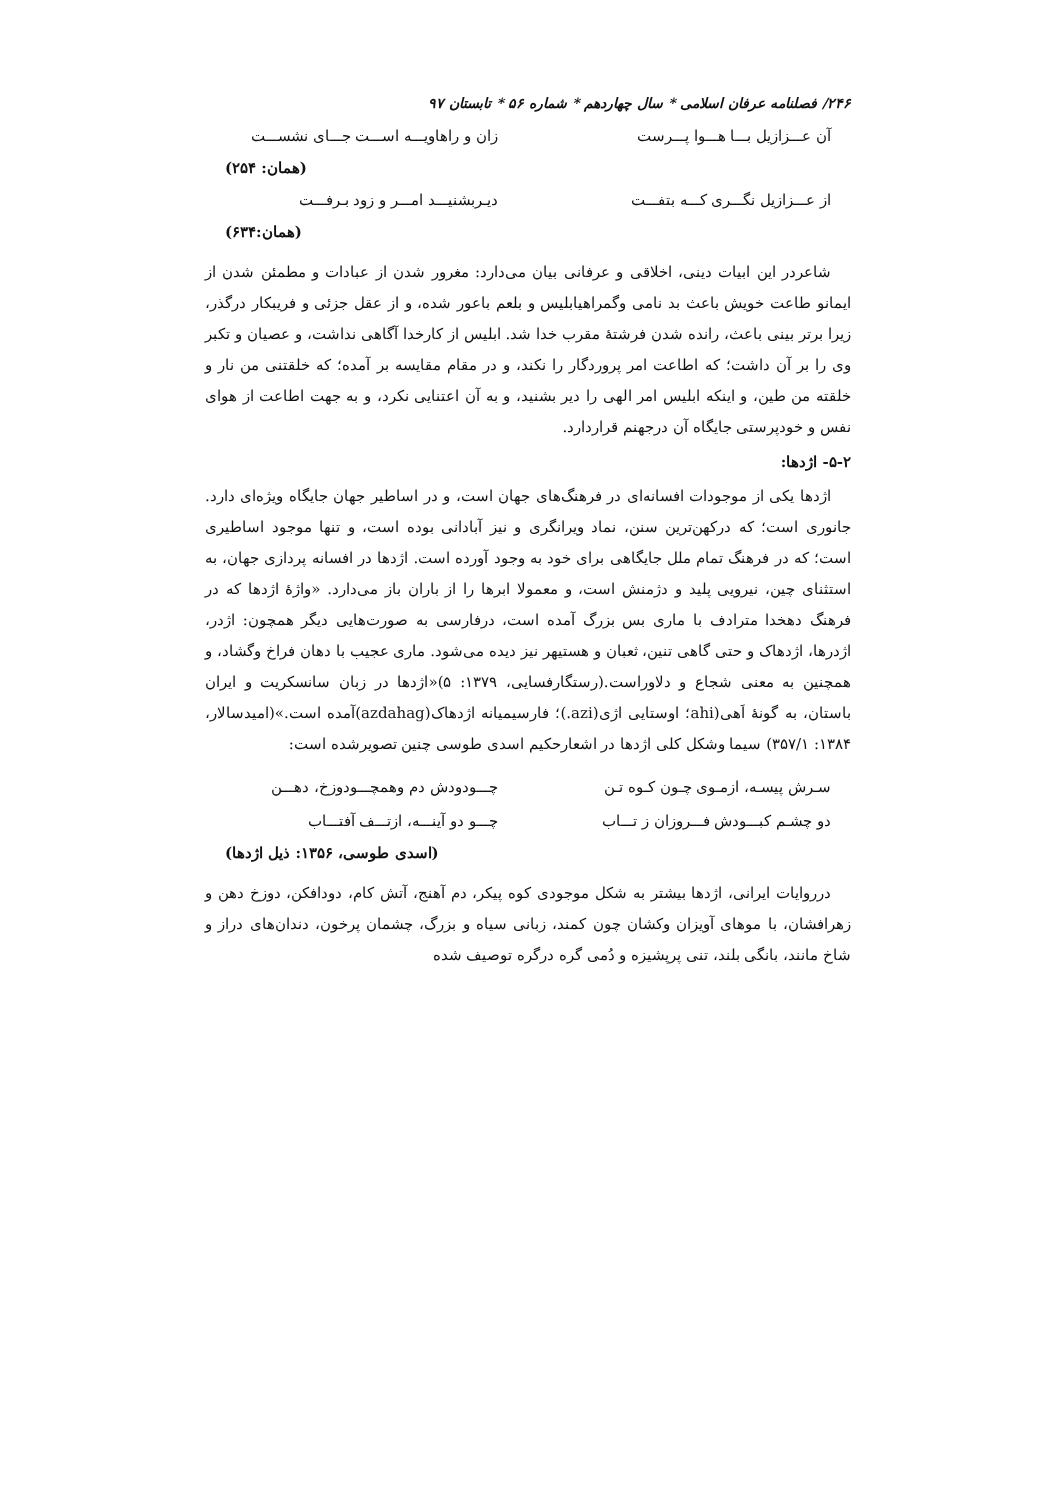۲۴۶/ فصلنامه عرفان اسلامی * سال چهاردهم * شماره ۵۶ * تابستان ۹۷
آن عـــزازیل بـــا هـــوا پـــرست زان و راهاویـــه اســـت جـــای نشســـت
(همان: ۲۵۴)
از عـــزازیل نگـــری کـــه بتفـــت دیـربشنیـــد امـــر و زود بـرفـــت
(همان:۶۳۴)
شاعردر این ابیات دینی، اخلاقی و عرفانی بیان می‌دارد: مغرور شدن از عبادات و مطمئن شدن از ایمانو طاعت خویش باعث بد نامی وگمراهیابلیس و بلعم باعور شده، و از عقل جزئی و فریبکار درگذر، زیرا برتر بینی باعث، رانده شدن فرشتهٔ مقرب خدا شد. ابلیس از کارخدا آگاهی نداشت، و عصیان و تکبر وی را بر آن داشت؛ که اطاعت امر پروردگار را نکند، و در مقام مقایسه بر آمده؛ که خلقتنی من نار و خلقته من طین، و اینکه ابلیس امر الهی را دیر بشنید، و به آن اعتنایی نکرد، و به جهت اطاعت از هوای نفس و خودپرستی جایگاه آن درجهنم قراردارد.
۵-۲- اژدها:
اژدها یکی از موجودات افسانه‌ای در فرهنگ‌های جهان است، و در اساطیر جهان جایگاه ویژه‌ای دارد. جانوری است؛ که درکهن‌ترین سنن، نماد ویرانگری و نیز آبادانی بوده است، و تنها موجود اساطیری است؛ که در فرهنگ تمام ملل جایگاهی برای خود به وجود آورده است. اژدها در افسانه پردازی جهان، به استثنای چین، نیرویی پلید و دژمنش است، و معمولا ابرها را از باران باز می‌دارد. «واژهٔ اژدها که در فرهنگ دهخدا مترادف با ماری بس بزرگ آمده است، درفارسی به صورت‌هایی دیگر همچون: اژدر، اژدرها، اژدهاک و حتی گاهی تنین، ثعبان و هستیهر نیز دیده می‌شود. ماری عجیب با دهان فراخ وگشاد، و همچنین به معنی شجاع و دلاوراست.(رستگارفسایی، ۱۳۷۹: ۵)«اژدها در زبان سانسکریت و ایران باستان، به گونهٔ اَهی(ahi؛ اوستایی اژی(azi.)؛ فارسیمیانه اژدهاک(azdahag)آمده است.»(امیدسالار، ۱۳۸۴: ۳۵۷/۱) سیما وشکل کلی اژدها در اشعارحکیم اسدی طوسی چنین تصویرشده است:
سـرش پیسـه، ازمـوی چـون کـوه تـن چـــودودش دم وهمچـــودوزخ، دهـــن
دو چشـم کبـــودش فـــروزان ز تـــاب چـــو دو آینـــه، ازتـــف آفتـــاب
(اسدی طوسی، ۱۳۵۶: ذیل اژدها)
درروایات ایرانی، اژدها بیشتر به شکل موجودی کوه پیکر، دم آهنج، آتش کام، دودافکن، دوزخ دهن و زهرافشان، با موهای آویزان وکشان چون کمند، زبانی سیاه و بزرگ، چشمان پرخون، دندان‌های دراز و شاخ مانند، بانگی بلند، تنی پرپشیزه و دُمی گره درگره توصیف شده